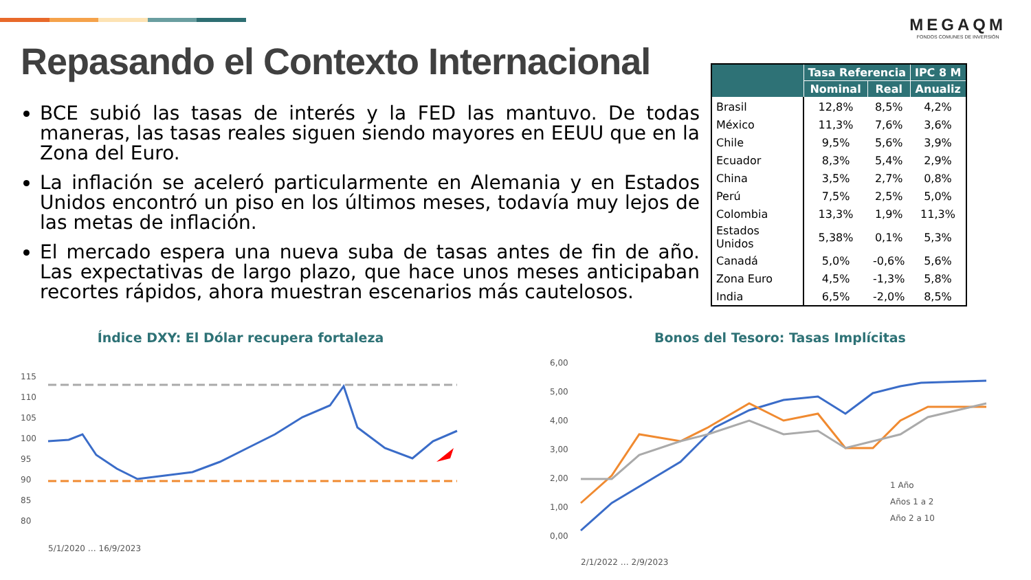MEGAQM
FONDOS COMUNES DE INVERSIÓN
Repasando el Contexto Internacional
BCE subió las tasas de interés y la FED las mantuvo. De todas maneras, las tasas reales siguen siendo mayores en EEUU que en la Zona del Euro.
La inflación se aceleró particularmente en Alemania y en Estados Unidos encontró un piso en los últimos meses, todavía muy lejos de las metas de inflación.
El mercado espera una nueva suba de tasas antes de fin de año. Las expectativas de largo plazo, que hace unos meses anticipaban recortes rápidos, ahora muestran escenarios más cautelosos.
| | Tasa Referencia | | IPC 8 M |
| --- | --- | --- | --- |
| | Nominal | Real | Anualiz |
| Brasil | 12,8% | 8,5% | 4,2% |
| México | 11,3% | 7,6% | 3,6% |
| Chile | 9,5% | 5,6% | 3,9% |
| Ecuador | 8,3% | 5,4% | 2,9% |
| China | 3,5% | 2,7% | 0,8% |
| Perú | 7,5% | 2,5% | 5,0% |
| Colombia | 13,3% | 1,9% | 11,3% |
| Estados Unidos | 5,38% | 0,1% | 5,3% |
| Canadá | 5,0% | -0,6% | 5,6% |
| Zona Euro | 4,5% | -1,3% | 5,8% |
| India | 6,5% | -2,0% | 8,5% |
Índice DXY: El Dólar recupera fortaleza
115
110
105
100
95
90
85
80
5/1/2020 … 16/9/2023
Bonos del Tesoro: Tasas Implícitas
6,00
5,00
4,00
3,00
2,00
1,00
0,00
1 Año
Años 1 a 2
Año 2 a 10
2/1/2022 … 2/9/2023